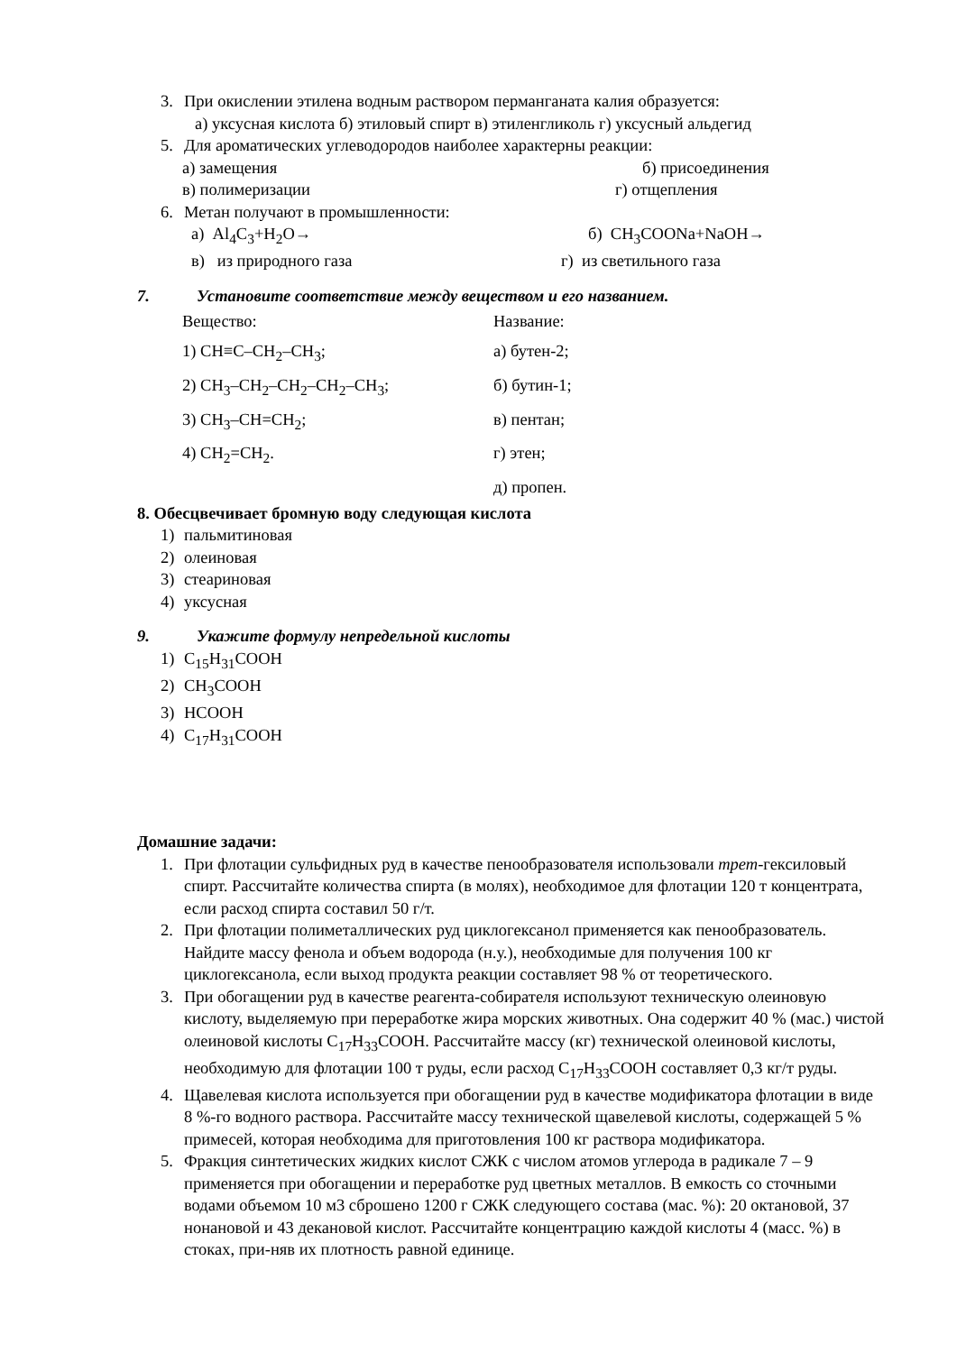3. При окислении этилена водным раствором перманганата калия образуется:
а) уксусная кислота б) этиловый спирт в) этиленгликоль г) уксусный альдегид
5. Для ароматических углеводородов наиболее характерны реакции:
а) замещения б) присоединения
в) полимеризации г) отщепления
6. Метан получают в промышленности:
а) Al<sub>4</sub>C<sub>3</sub>+H<sub>2</sub>O→ б) CH<sub>3</sub>COONa+NaOH→
в) из природного газа г) из светильного газа
7. Установите соответствие между веществом и его названием.
Вещество: Название:
1) CH≡C–CH<sub>2</sub>–CH<sub>3</sub>; а) бутен-2;
2) CH<sub>3</sub>–CH<sub>2</sub>–CH<sub>2</sub>–CH<sub>2</sub>–CH<sub>3</sub>; б) бутин-1;
3) CH<sub>3</sub>–CH=CH<sub>2</sub>; в) пентан;
4) CH<sub>2</sub>=CH<sub>2</sub>. г) этен;
д) пропен.
8. Обесцвечивает бромную воду следующая кислота
1) пальмитиновая
2) олеиновая
3) стеариновая
4) уксусная
9. Укажите формулу непредельной кислоты
1) C<sub>15</sub>H<sub>31</sub>COOH
2) CH<sub>3</sub>COOH
3) HCOOH
4) C<sub>17</sub>H<sub>31</sub>COOH
Домашние задачи:
1. При флотации сульфидных руд в качестве пенообразователя использовали трет-гексиловый спирт. Рассчитайте количества спирта (в молях), необходимое для флотации 120 т концентрата, если расход спирта составил 50 г/т.
2. При флотации полиметаллических руд циклогексанол применяется как пенообразователь. Найдите массу фенола и объем водорода (н.у.), необходимые для получения 100 кг циклогексанола, если выход продукта реакции составляет 98 % от теоретического.
3. При обогащении руд в качестве реагента-собирателя используют техническую олеиновую кислоту, выделяемую при переработке жира морских животных. Она содержит 40 % (мас.) чистой олеиновой кислоты C<sub>17</sub>H<sub>33</sub>COOH. Рассчитайте массу (кг) технической олеиновой кислоты, необходимую для флотации 100 т руды, если расход C<sub>17</sub>H<sub>33</sub>COOH составляет 0,3 кг/т руды.
4. Щавелевая кислота используется при обогащении руд в качестве модификатора флотации в виде 8 %-го водного раствора. Рассчитайте массу технической щавелевой кислоты, содержащей 5 % примесей, которая необходима для приготовления 100 кг раствора модификатора.
5. Фракция синтетических жидких кислот СЖК с числом атомов углерода в радикале 7 – 9 применяется при обогащении и переработке руд цветных металлов. В емкость со сточными водами объемом 10 м3 сброшено 1200 г СЖК следующего состава (мас. %): 20 октановой, 37 нонановой и 43 декановой кислот. Рассчитайте концентрацию каждой кислоты 4 (масс. %) в стоках, при-няв их плотность равной единице.